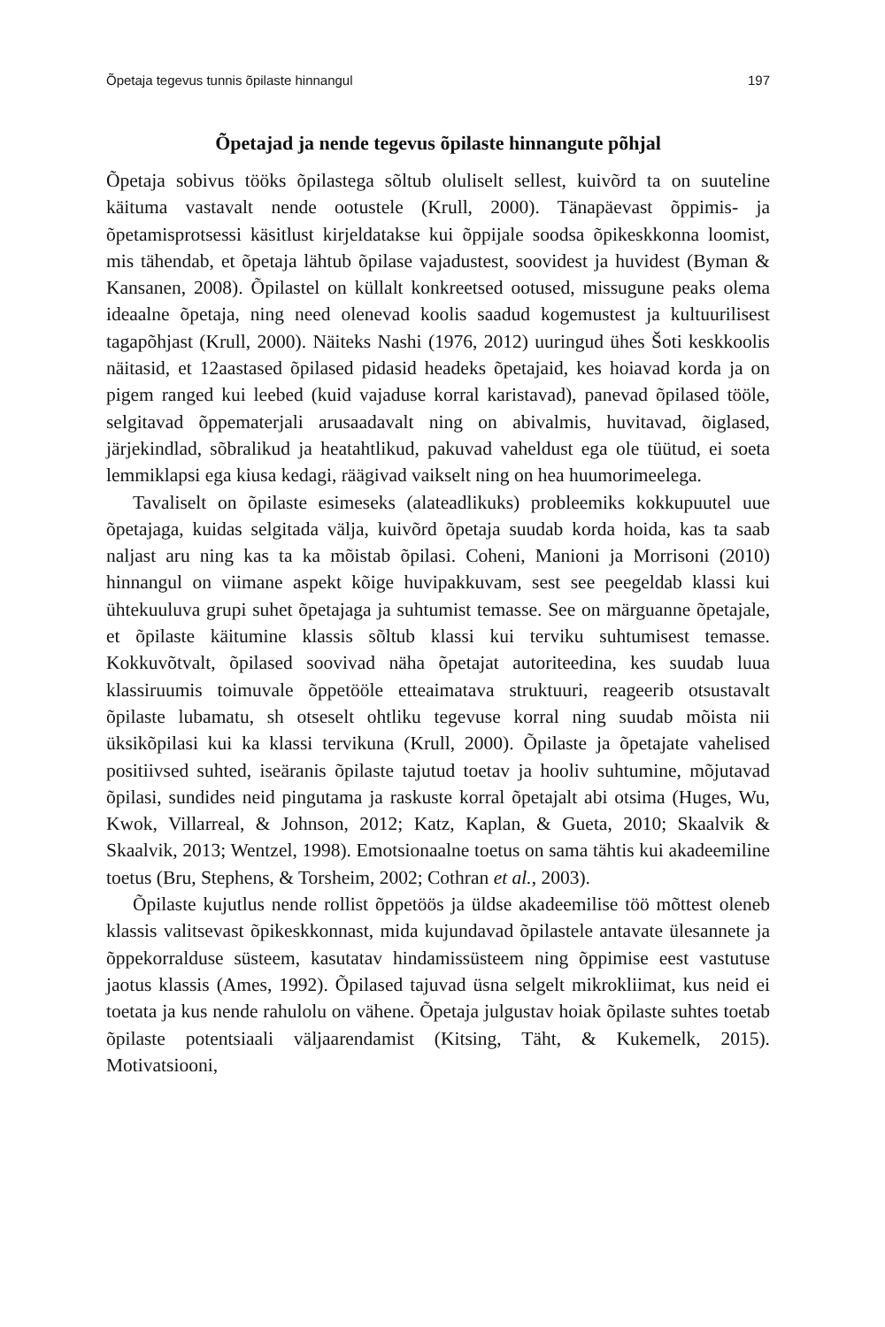Õpetaja tegevus tunnis õpilaste hinnangul 197
Õpetajad ja nende tegevus õpilaste hinnangute põhjal
Õpetaja sobivus tööks õpilastega sõltub oluliselt sellest, kuivõrd ta on suuteline käituma vastavalt nende ootustele (Krull, 2000). Tänapäevast õppimis- ja õpetamisprotsessi käsitlust kirjeldatakse kui õppijale soodsa õpikeskkonna loomist, mis tähendab, et õpetaja lähtub õpilase vajadustest, soovidest ja huvidest (Byman & Kansanen, 2008). Õpilastel on küllalt konkreetsed ootused, missugune peaks olema ideaalne õpetaja, ning need olenevad koolis saadud kogemustest ja kultuurilisest tagapõhjast (Krull, 2000). Näiteks Nashi (1976, 2012) uuringud ühes Šoti keskkoolis näitasid, et 12aastased õpilased pidasid headeks õpetajaid, kes hoiavad korda ja on pigem ranged kui leebed (kuid vajaduse korral karistavad), panevad õpilased tööle, selgitavad õppematerjali arusaadavalt ning on abivalmis, huvitavad, õiglased, järjekindlad, sõbralikud ja heatahtlikud, pakuvad vaheldust ega ole tüütud, ei soeta lemmiklapsi ega kiusa kedagi, räägivad vaikselt ning on hea huumorimeelega.
Tavaliselt on õpilaste esimeseks (alateadlikuks) probleemiks kokkupuutel uue õpetajaga, kuidas selgitada välja, kuivõrd õpetaja suudab korda hoida, kas ta saab naljast aru ning kas ta ka mõistab õpilasi. Coheni, Manioni ja Morrisoni (2010) hinnangul on viimane aspekt kõige huvipakkuvam, sest see peegeldab klassi kui ühtekuuluva grupi suhet õpetajaga ja suhtumist temasse. See on märguanne õpetajale, et õpilaste käitumine klassis sõltub klassi kui terviku suhtumisest temasse. Kokkuvõtvalt, õpilased soovivad näha õpetajat autoriteedina, kes suudab luua klassiruumis toimuvale õppetööle etteaimatava struktuuri, reageerib otsustavalt õpilaste lubamatu, sh otseselt ohtliku tegevuse korral ning suudab mõista nii üksikõpilasi kui ka klassi tervikuna (Krull, 2000). Õpilaste ja õpetajate vahelised positiivsed suhted, iseäranis õpilaste tajutud toetav ja hooliv suhtumine, mõjutavad õpilasi, sundides neid pingutama ja raskuste korral õpetajalt abi otsima (Huges, Wu, Kwok, Villarreal, & Johnson, 2012; Katz, Kaplan, & Gueta, 2010; Skaalvik & Skaalvik, 2013; Wentzel, 1998). Emotsionaalne toetus on sama tähtis kui akadeemiline toetus (Bru, Stephens, & Torsheim, 2002; Cothran et al., 2003).
Õpilaste kujutlus nende rollist õppetöös ja üldse akadeemilise töö mõttest oleneb klassis valitsevast õpikeskkonnast, mida kujundavad õpilastele antavate ülesannete ja õppekorralduse süsteem, kasutatav hindamissüsteem ning õppimise eest vastutuse jaotus klassis (Ames, 1992). Õpilased tajuvad üsna selgelt mikrokliimat, kus neid ei toetata ja kus nende rahulolu on vähene. Õpetaja julgustav hoiak õpilaste suhtes toetab õpilaste potentsiaali väljaarendamist (Kitsing, Täht, & Kukemelk, 2015). Motivatsiooni,